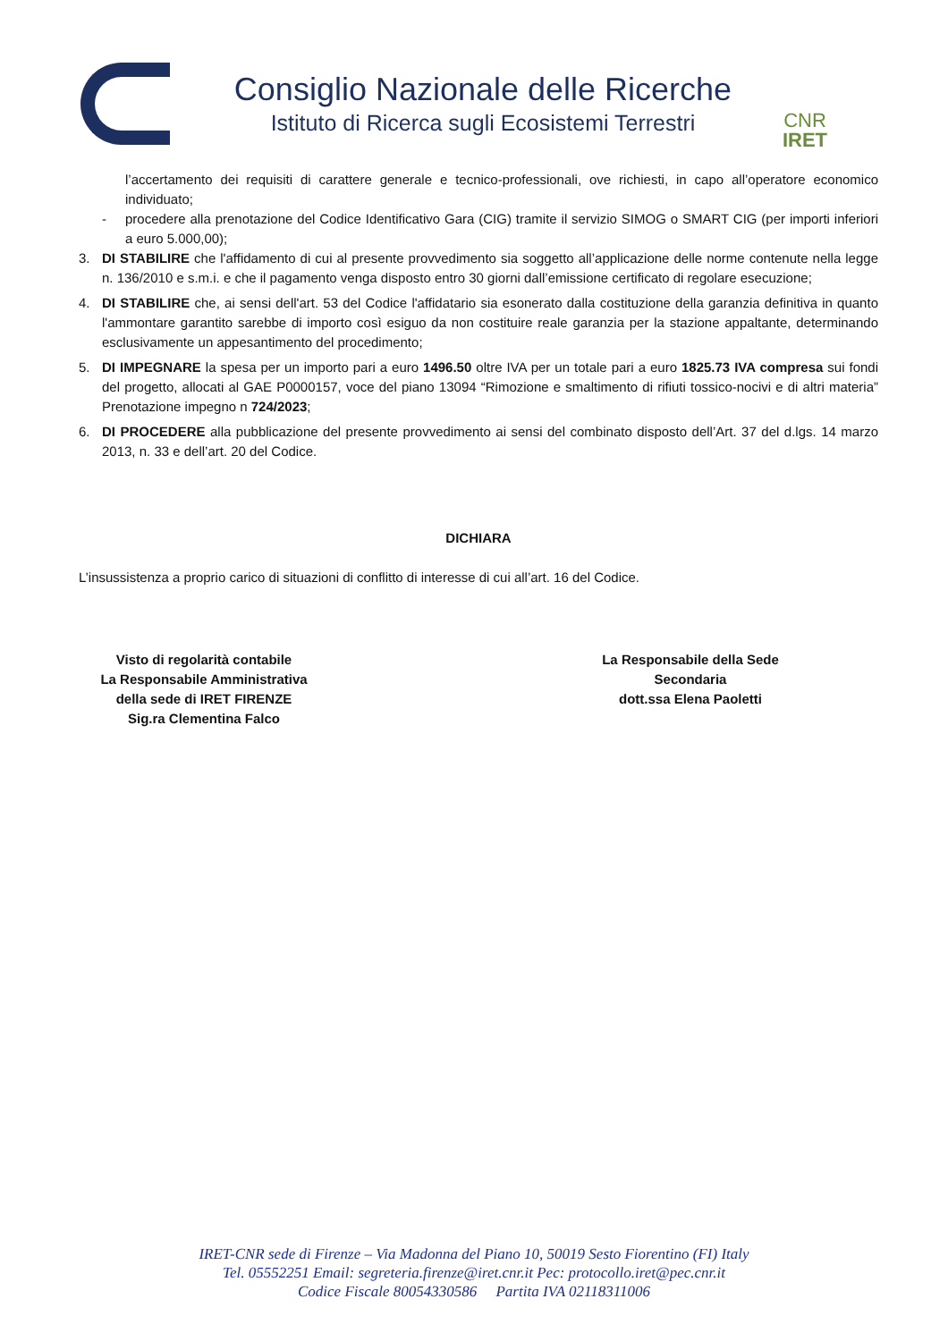Consiglio Nazionale delle Ricerche
Istituto di Ricerca sugli Ecosistemi Terrestri
CNR IRET
l’accertamento dei requisiti di carattere generale e tecnico-professionali, ove richiesti, in capo all’operatore economico individuato;
- procedere alla prenotazione del Codice Identificativo Gara (CIG) tramite il servizio SIMOG o SMART CIG (per importi inferiori a euro 5.000,00);
3. DI STABILIRE che l'affidamento di cui al presente provvedimento sia soggetto all’applicazione delle norme contenute nella legge n. 136/2010 e s.m.i. e che il pagamento venga disposto entro 30 giorni dall’emissione certificato di regolare esecuzione;
4. DI STABILIRE che, ai sensi dell'art. 53 del Codice l'affidatario sia esonerato dalla costituzione della garanzia definitiva in quanto l'ammontare garantito sarebbe di importo così esiguo da non costituire reale garanzia per la stazione appaltante, determinando esclusivamente un appesantimento del procedimento;
5. DI IMPEGNARE la spesa per un importo pari a euro 1496.50 oltre IVA per un totale pari a euro 1825.73 IVA compresa sui fondi del progetto, allocati al GAE P0000157, voce del piano 13094 “Rimozione e smaltimento di rifiuti tossico-nocivi e di altri materia” Prenotazione impegno n 724/2023;
6. DI PROCEDERE alla pubblicazione del presente provvedimento ai sensi del combinato disposto dell’Art. 37 del d.lgs. 14 marzo 2013, n. 33 e dell’art. 20 del Codice.
DICHIARA
L’insussistenza a proprio carico di situazioni di conflitto di interesse di cui all’art. 16 del Codice.
Visto di regolarità contabile
La Responsabile Amministrativa
della sede di IRET FIRENZE
Sig.ra Clementina Falco
La Responsabile della Sede
Secondaria
dott.ssa Elena Paoletti
IRET-CNR sede di Firenze – Via Madonna del Piano 10, 50019 Sesto Fiorentino (FI) Italy
Tel. 05552251 Email: segreteria.firenze@iret.cnr.it Pec: protocollo.iret@pec.cnr.it
Codice Fiscale 80054330586 Partita IVA 02118311006